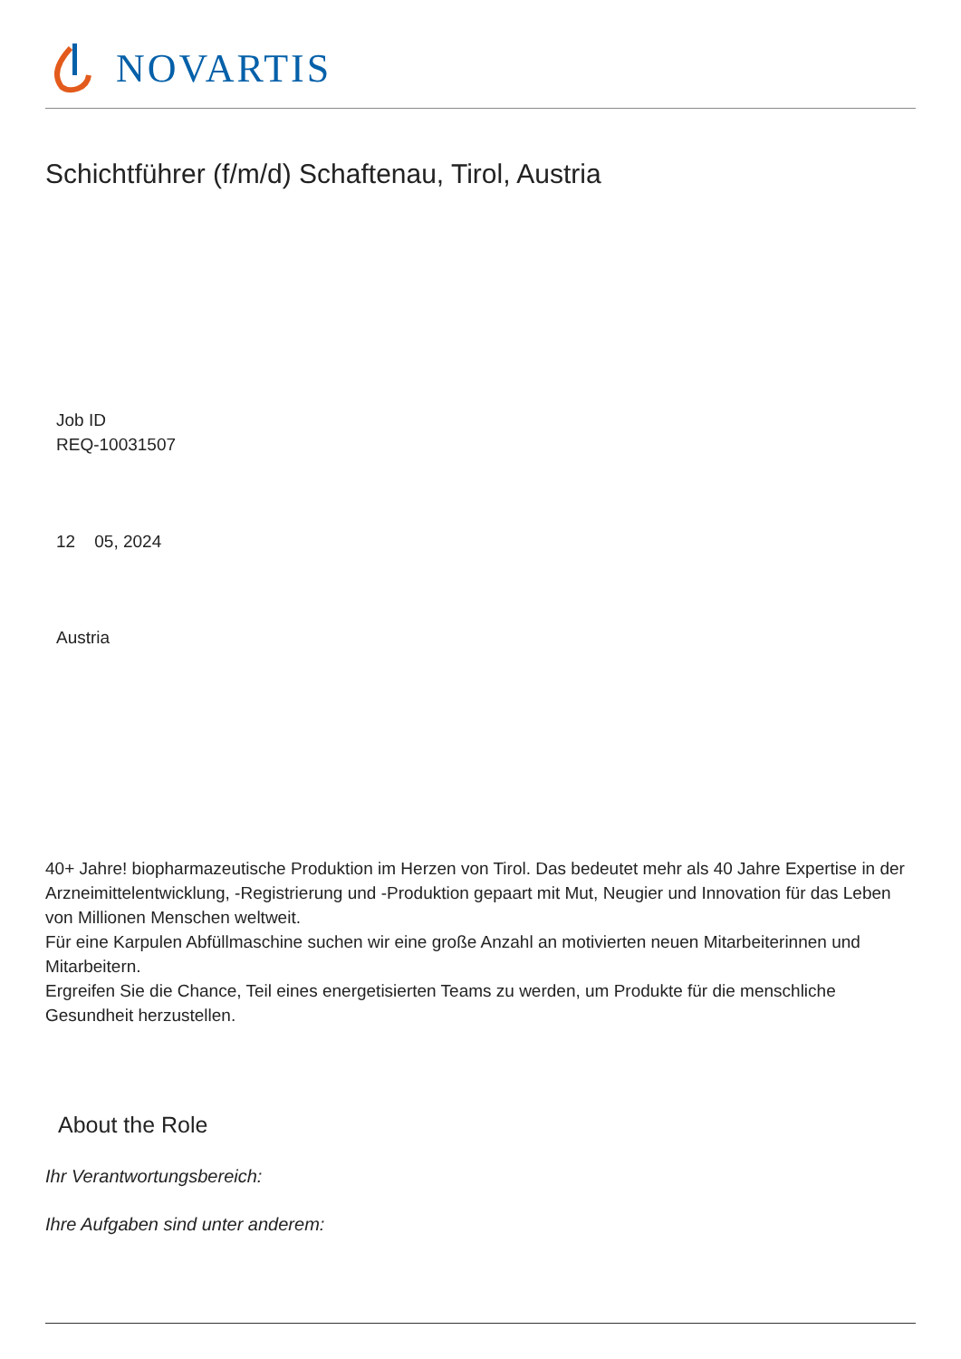NOVARTIS
Schichtführer (f/m/d) Schaftenau, Tirol, Austria
Job ID
REQ-10031507
12 05, 2024
Austria
40+ Jahre! biopharmazeutische Produktion im Herzen von Tirol. Das bedeutet mehr als 40 Jahre Expertise in der Arzneimittelentwicklung, -Registrierung und -Produktion gepaart mit Mut, Neugier und Innovation für das Leben von Millionen Menschen weltweit.
Für eine Karpulen Abfüllmaschine suchen wir eine große Anzahl an motivierten neuen Mitarbeiterinnen und Mitarbeitern.
Ergreifen Sie die Chance, Teil eines energetisierten Teams zu werden, um Produkte für die menschliche Gesundheit herzustellen.
About the Role
Ihr Verantwortungsbereich:
Ihre Aufgaben sind unter anderem: